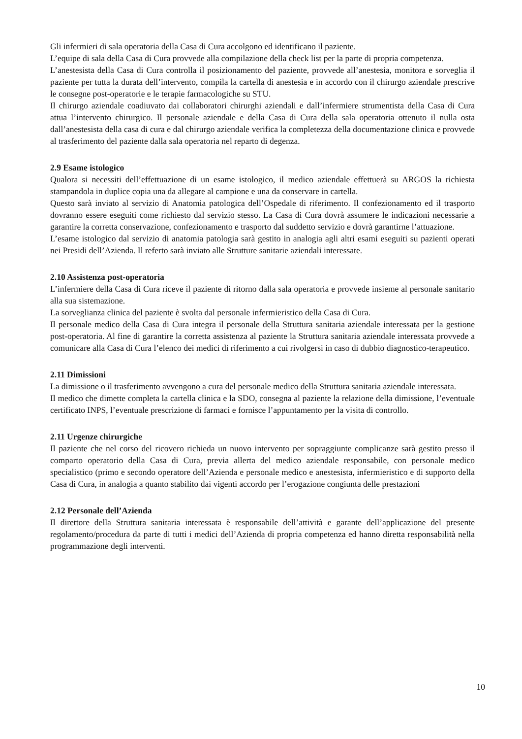Gli infermieri di sala operatoria della Casa di Cura accolgono ed identificano il paziente.
L’equipe di sala della Casa di Cura provvede alla compilazione della check list per la parte di propria competenza.
L’anestesista della Casa di Cura controlla il posizionamento del paziente, provvede all’anestesia, monitora e sorveglia il paziente per tutta la durata dell’intervento, compila la cartella di anestesia e in accordo con il chirurgo aziendale prescrive le consegne post-operatorie e le terapie farmacologiche su STU.
Il chirurgo aziendale coadiuvato dai collaboratori chirurghi aziendali e dall’infermiere strumentista della Casa di Cura attua l’intervento chirurgico. Il personale aziendale e della Casa di Cura della sala operatoria ottenuto il nulla osta dall’anestesista della casa di cura e dal chirurgo aziendale verifica la completezza della documentazione clinica e provvede al trasferimento del paziente dalla sala operatoria nel reparto di degenza.
2.9 Esame istologico
Qualora si necessiti dell’effettuazione di un esame istologico, il medico aziendale effettuerà su ARGOS la richiesta stampandola in duplice copia una da allegare al campione e una da conservare in cartella.
Questo sarà inviato al servizio di Anatomia patologica dell’Ospedale di riferimento. Il confezionamento ed il trasporto dovranno essere eseguiti come richiesto dal servizio stesso. La Casa di Cura dovrà assumere le indicazioni necessarie a garantire la corretta conservazione, confezionamento e trasporto dal suddetto servizio e dovrà garantirne l’attuazione.
L’esame istologico dal servizio di anatomia patologia sarà gestito in analogia agli altri esami eseguiti su pazienti operati nei Presidi dell’Azienda. Il referto sarà inviato alle Strutture sanitarie aziendali interessate.
2.10 Assistenza post-operatoria
L’infermiere della Casa di Cura riceve il paziente di ritorno dalla sala operatoria e provvede insieme al personale sanitario alla sua sistemazione.
La sorveglianza clinica del paziente è svolta dal personale infermieristico della Casa di Cura.
Il personale medico della Casa di Cura integra il personale della Struttura sanitaria aziendale interessata per la gestione post-operatoria. Al fine di garantire la corretta assistenza al paziente la Struttura sanitaria aziendale interessata provvede a comunicare alla Casa di Cura l’elenco dei medici di riferimento a cui rivolgersi in caso di dubbio diagnostico-terapeutico.
2.11 Dimissioni
La dimissione o il trasferimento avvengono a cura del personale medico della Struttura sanitaria aziendale interessata.
Il medico che dimette completa la cartella clinica e la SDO, consegna al paziente la relazione della dimissione, l’eventuale certificato INPS, l’eventuale prescrizione di farmaci e fornisce l’appuntamento per la visita di controllo.
2.11 Urgenze chirurgiche
Il paziente che nel corso del ricovero richieda un nuovo intervento per sopraggiunte complicanze sarà gestito presso il comparto operatorio della Casa di Cura, previa allerta del medico aziendale responsabile, con personale medico specialistico (primo e secondo operatore dell’Azienda e personale medico e anestesista, infermieristico e di supporto della Casa di Cura, in analogia a quanto stabilito dai vigenti accordo per l’erogazione congiunta delle prestazioni
2.12 Personale dell’Azienda
Il direttore della Struttura sanitaria interessata è responsabile dell’attività e garante dell’applicazione del presente regolamento/procedura da parte di tutti i medici dell’Azienda di propria competenza ed hanno diretta responsabilità nella programmazione degli interventi.
10